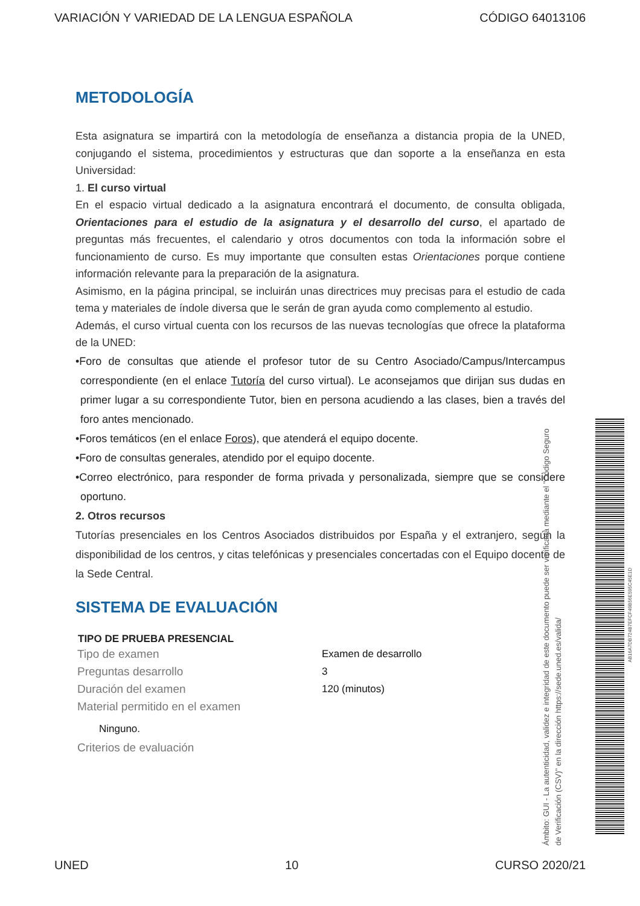VARIACIÓN Y VARIEDAD DE LA LENGUA ESPAÑOLA CÓDIGO 64013106
METODOLOGÍA
Esta asignatura se impartirá con la metodología de enseñanza a distancia propia de la UNED, conjugando el sistema, procedimientos y estructuras que dan soporte a la enseñanza en esta Universidad:
1. El curso virtual
En el espacio virtual dedicado a la asignatura encontrará el documento, de consulta obligada, Orientaciones para el estudio de la asignatura y el desarrollo del curso, el apartado de preguntas más frecuentes, el calendario y otros documentos con toda la información sobre el funcionamiento de curso. Es muy importante que consulten estas Orientaciones porque contiene información relevante para la preparación de la asignatura.
Asimismo, en la página principal, se incluirán unas directrices muy precisas para el estudio de cada tema y materiales de índole diversa que le serán de gran ayuda como complemento al estudio.
Además, el curso virtual cuenta con los recursos de las nuevas tecnologías que ofrece la plataforma de la UNED:
•Foro de consultas que atiende el profesor tutor de su Centro Asociado/Campus/Intercampus correspondiente (en el enlace Tutoría del curso virtual). Le aconsejamos que dirijan sus dudas en primer lugar a su correspondiente Tutor, bien en persona acudiendo a las clases, bien a través del foro antes mencionado.
•Foros temáticos (en el enlace Foros), que atenderá el equipo docente.
•Foro de consultas generales, atendido por el equipo docente.
•Correo electrónico, para responder de forma privada y personalizada, siempre que se considere oportuno.
2. Otros recursos
Tutorías presenciales en los Centros Asociados distribuidos por España y el extranjero, según la disponibilidad de los centros, y citas telefónicas y presenciales concertadas con el Equipo docente de la Sede Central.
SISTEMA DE EVALUACIÓN
| TIPO DE PRUEBA PRESENCIAL | |
| --- | --- |
| Tipo de examen | Examen de desarrollo |
| Preguntas desarrollo | 3 |
| Duración del examen | 120 (minutos) |
| Material permitido en el examen | |
| Ninguno. | |
| Criterios de evaluación | |
Ámbito: GUI - La autenticidad, validez e integridad de este documento puede ser verificada mediante el "Código Seguro de Verificación (CSV)" en la dirección https://sede.uned.es/valida/
AB16A7DB724B7EFCF49B56E595C45E1D
UNED 10 CURSO 2020/21